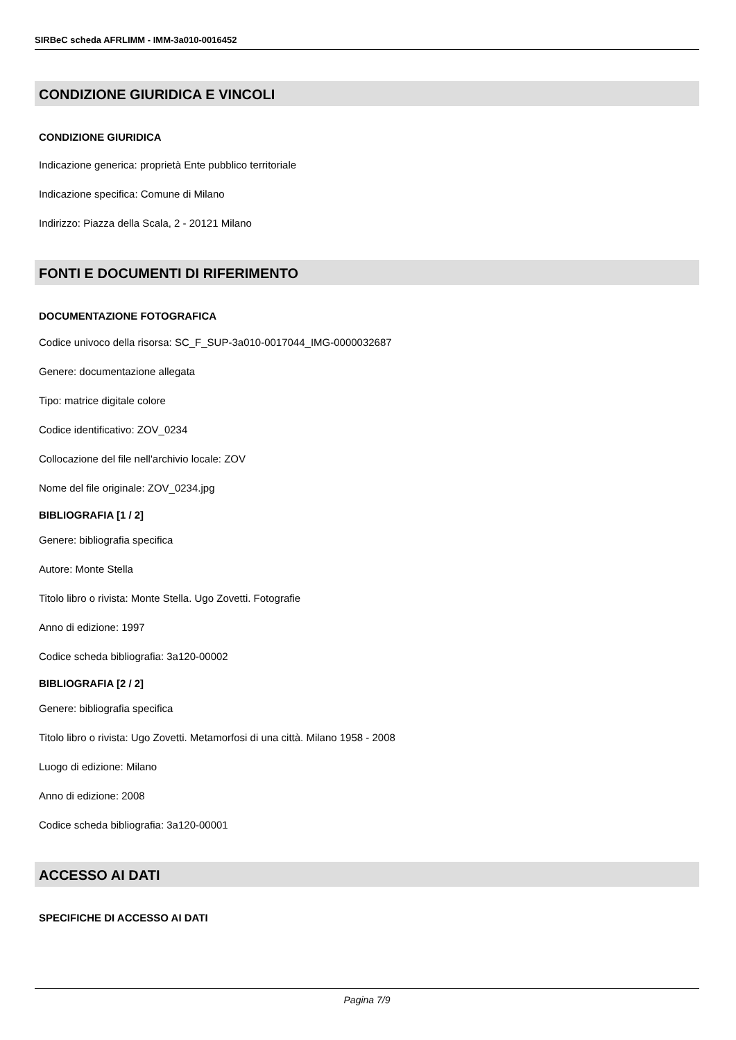SIRBeC scheda AFRLIMM - IMM-3a010-0016452
CONDIZIONE GIURIDICA E VINCOLI
CONDIZIONE GIURIDICA
Indicazione generica: proprietà Ente pubblico territoriale
Indicazione specifica: Comune di Milano
Indirizzo: Piazza della Scala, 2 - 20121 Milano
FONTI E DOCUMENTI DI RIFERIMENTO
DOCUMENTAZIONE FOTOGRAFICA
Codice univoco della risorsa: SC_F_SUP-3a010-0017044_IMG-0000032687
Genere: documentazione allegata
Tipo: matrice digitale colore
Codice identificativo: ZOV_0234
Collocazione del file nell'archivio locale: ZOV
Nome del file originale: ZOV_0234.jpg
BIBLIOGRAFIA [1 / 2]
Genere: bibliografia specifica
Autore: Monte Stella
Titolo libro o rivista: Monte Stella. Ugo Zovetti. Fotografie
Anno di edizione: 1997
Codice scheda bibliografia: 3a120-00002
BIBLIOGRAFIA [2 / 2]
Genere: bibliografia specifica
Titolo libro o rivista: Ugo Zovetti. Metamorfosi di una città. Milano 1958 - 2008
Luogo di edizione: Milano
Anno di edizione: 2008
Codice scheda bibliografia: 3a120-00001
ACCESSO AI DATI
SPECIFICHE DI ACCESSO AI DATI
Pagina 7/9